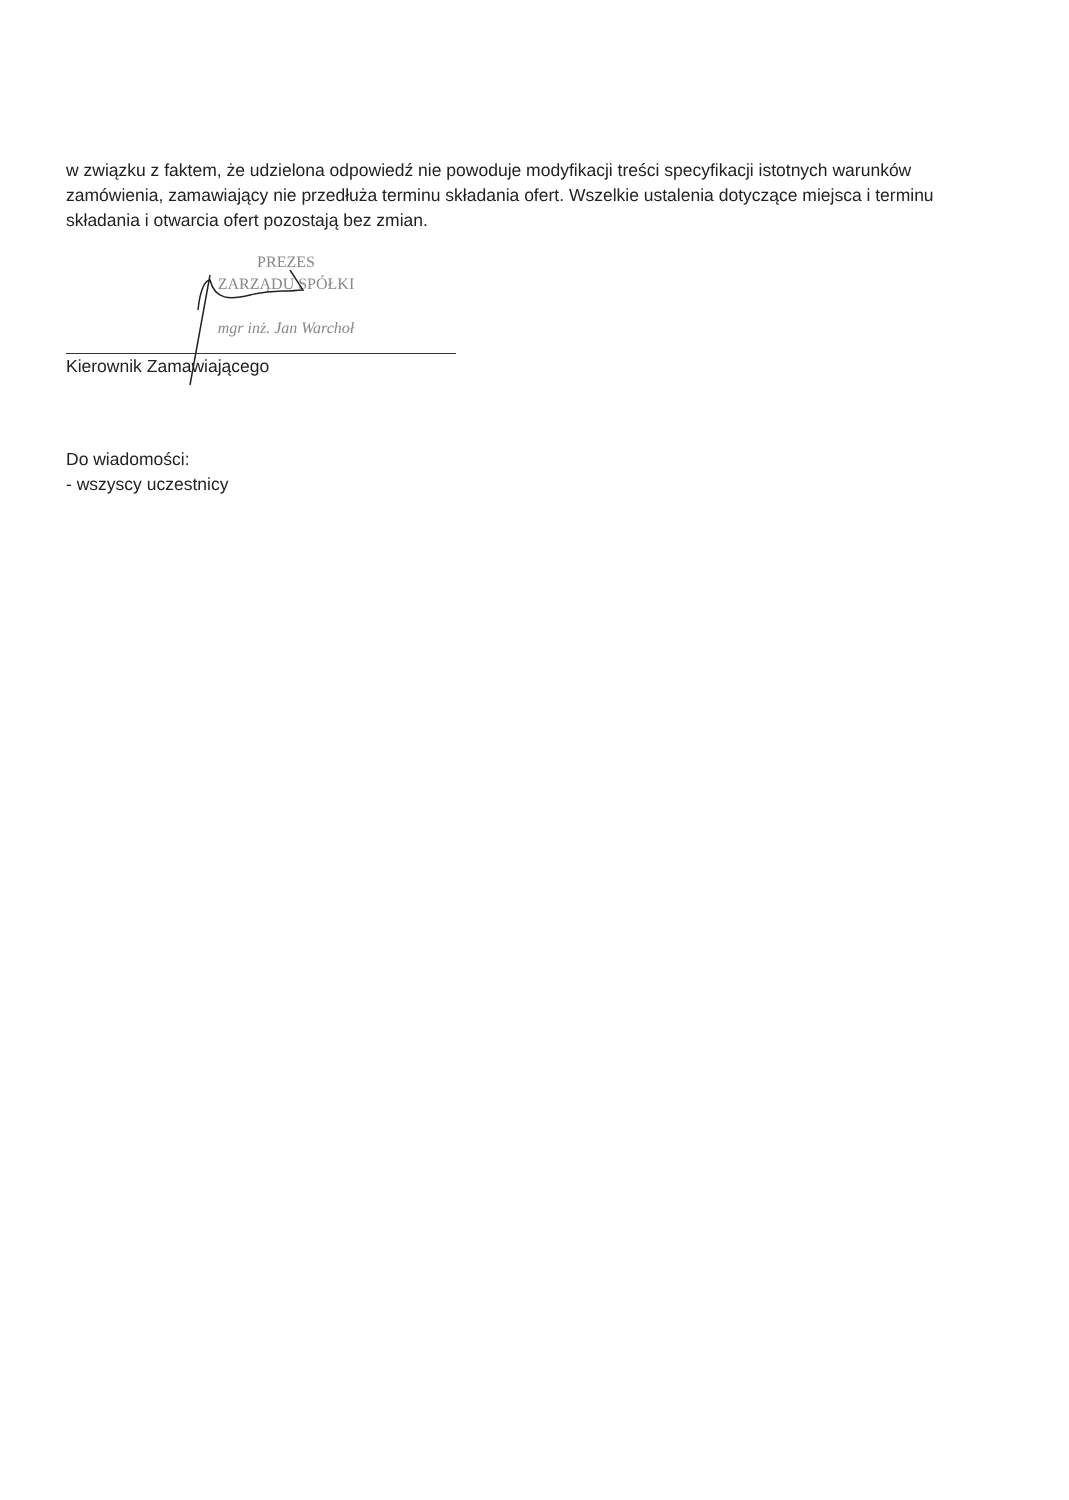w związku z faktem, że udzielona odpowiedź nie powoduje modyfikacji treści specyfikacji istotnych warunków zamówienia, zamawiający nie przedłuża terminu składania ofert. Wszelkie ustalenia dotyczące miejsca i terminu składania i otwarcia ofert pozostają bez zmian.
PREZES
ZARZĄDU SPÓŁKI
mgr inż. Jan Warchoł
Kierownik Zamawiającego
Do wiadomości:
- wszyscy uczestnicy